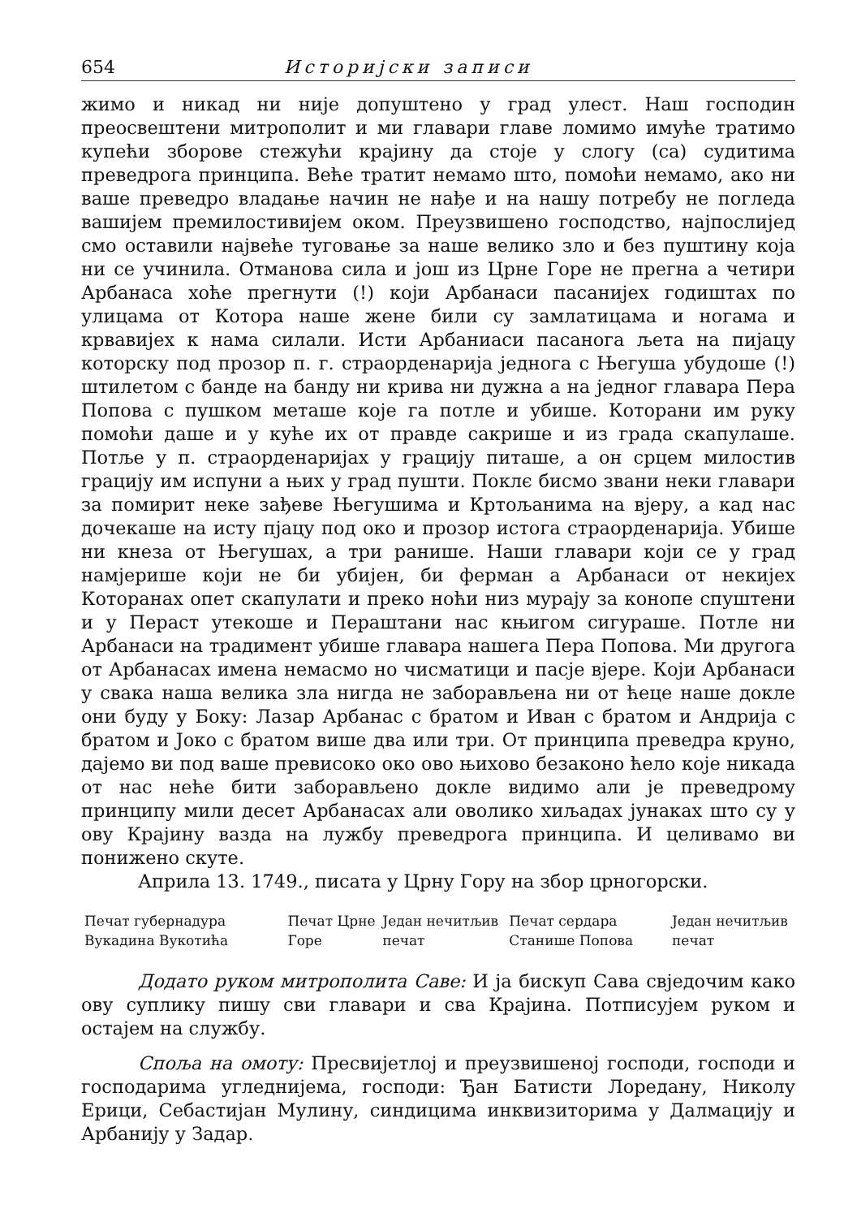654 Историјски записи
жимо и никад ни није допуштено у град улест. Наш господин преосвештени митрополит и ми главари главе ломимо имуће тратимо купећи зборове стежући крајину да стоје у слогу (са) судитима преведрога принципа. Веће тратит немамо што, помоћи немамо, ако ни ваше преведро владање начин не нађе и на нашу потребу не погледа вашијем премилостивијем оком. Преузвишено господство, најпослијед смо оставили највеће туговање за наше велико зло и без пуштину која ни се учинила. Отманова сила и још из Црне Горе не прегна а четири Арбанаса хоће прегнути (!) који Арбанаси пасанијех годиштах по улицама от Котора наше жене били су замлатицама и ногама и крвавијех к нама силали. Исти Арбаниаси пасанога љета на пијацу которску под прозор п. г. страорденарија једнога с Његуша убудоше (!) штилетом с банде на банду ни крива ни дужна а на једног главара Пера Попова с пушком меташе које га потле и убише. Которани им руку помоћи даше и у куће их от правде сакрише и из града скапулаше. Потље у п. страорденаријах у грацију питаше, а он срцем милостив грацију им испуни а њих у град пушти. Поклє бисмо звани неки главари за помирит неке зађеве Његушима и Кртољанима на вјеру, а кад нас дочекаше на исту пјацу под око и прозор истога страорденарија. Убише ни кнеза от Његушах, а три ранише. Наши главари који се у град намјерише који не би убијен, би ферман а Арбанаси от некијех Которанах опет скапулати и преко ноћи низ мурају за конопе спуштени и у Пераст утекоше и Пераштани нас књигом сигураше. Потле ни Арбанаси на традимент убише главара нашега Пера Попова. Ми другога от Арбанасах имена немасмо но чисматици и пасје вјере. Који Арбанаси у свака наша велика зла нигда не заборављена ни от ћеце наше докле они буду у Боку: Лазар Арбанас с братом и Иван с братом и Андрија с братом и Јоко с братом више два или три. От принципа преведра круно, дајемо ви под ваше превисоко око ово њихово безаконо ћело које никада от нас неће бити заборављено докле видимо али је преведрому принципу мили десет Арбанасах али оволико хиљадах јунаках што су у ову Крајину вазда на лужбу преведрога принципа. И целивамо ви понижено скуте.
Априла 13. 1749., писата у Црну Гору на збор црногорски.
| Печат губернадура Вукадина Вукотића | Печат Црне Горе | Један нечитљив печат | Печат сердара Станише Попова | Један нечитљив печат |
Додато руком митрополита Саве: И ја бискуп Сава свједочим како ову суплику пишу сви главари и сва Крајина. Потписујем руком и остајем на службу.
Споља на омоту: Пресвијетлој и преузвишеној господи, господи и господарима угледнијема, господи: Ђан Батисти Лоредану, Николу Ерици, Себастијан Мулину, синдицима инквизиторима у Далмацију и Арбанију у Задар.